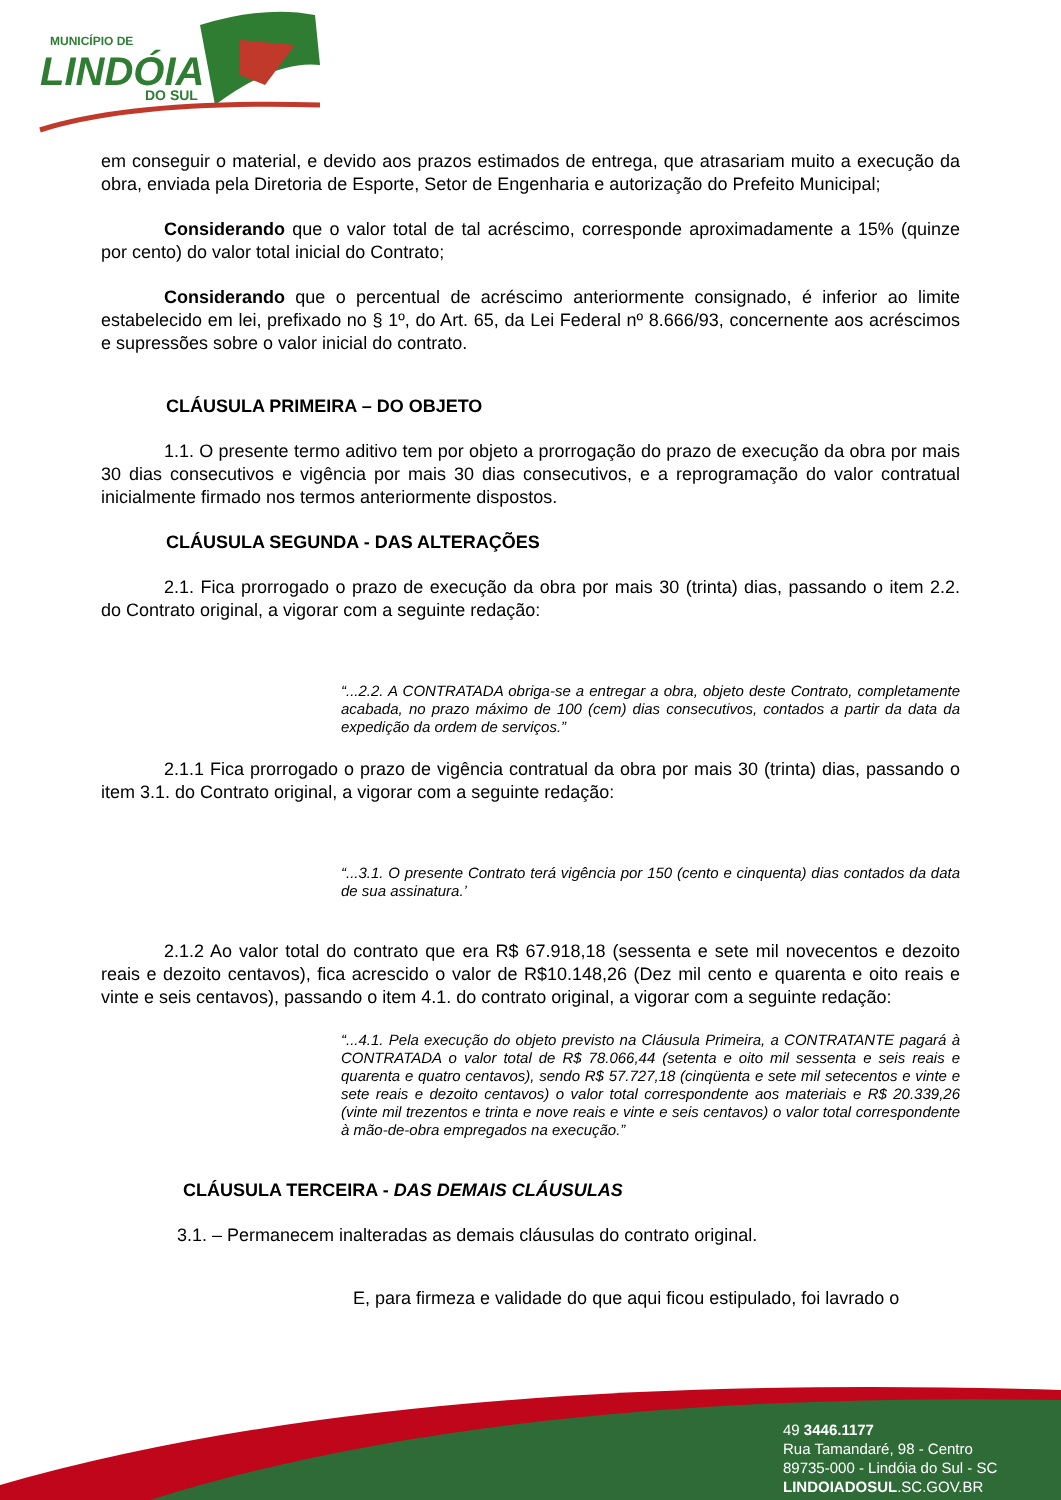MUNICÍPIO DE
LINDÓIA
DO SUL
em conseguir o material, e devido aos prazos estimados de entrega, que atrasariam muito a execução da obra, enviada pela Diretoria de Esporte, Setor de Engenharia e autorização do Prefeito Municipal;
Considerando que o valor total de tal acréscimo, corresponde aproximadamente a 15% (quinze por cento) do valor total inicial do Contrato;
Considerando que o percentual de acréscimo anteriormente consignado, é inferior ao limite estabelecido em lei, prefixado no § 1º, do Art. 65, da Lei Federal nº 8.666/93, concernente aos acréscimos e supressões sobre o valor inicial do contrato.
CLÁUSULA PRIMEIRA – DO OBJETO
1.1. O presente termo aditivo tem por objeto a prorrogação do prazo de execução da obra por mais 30 dias consecutivos e vigência por mais 30 dias consecutivos, e a reprogramação do valor contratual inicialmente firmado nos termos anteriormente dispostos.
CLÁUSULA SEGUNDA - DAS ALTERAÇÕES
2.1. Fica prorrogado o prazo de execução da obra por mais 30 (trinta) dias, passando o item 2.2. do Contrato original, a vigorar com a seguinte redação:
“...2.2. A CONTRATADA obriga-se a entregar a obra, objeto deste Contrato, completamente acabada, no prazo máximo de 100 (cem) dias consecutivos, contados a partir da data da expedição da ordem de serviços.”
2.1.1 Fica prorrogado o prazo de vigência contratual da obra por mais 30 (trinta) dias, passando o item 3.1. do Contrato original, a vigorar com a seguinte redação:
“...3.1. O presente Contrato terá vigência por 150 (cento e cinquenta) dias contados da data de sua assinatura.’
2.1.2 Ao valor total do contrato que era R$ 67.918,18 (sessenta e sete mil novecentos e dezoito reais e dezoito centavos), fica acrescido o valor de R$10.148,26 (Dez mil cento e quarenta e oito reais e vinte e seis centavos), passando o item 4.1. do contrato original, a vigorar com a seguinte redação:
“...4.1. Pela execução do objeto previsto na Cláusula Primeira, a CONTRATANTE pagará à CONTRATADA o valor total de R$ 78.066,44 (setenta e oito mil sessenta e seis reais e quarenta e quatro centavos), sendo R$ 57.727,18 (cinqüenta e sete mil setecentos e vinte e sete reais e dezoito centavos) o valor total correspondente aos materiais e R$ 20.339,26 (vinte mil trezentos e trinta e nove reais e vinte e seis centavos) o valor total correspondente à mão-de-obra empregados na execução.”
CLÁUSULA TERCEIRA - DAS DEMAIS CLÁUSULAS
3.1. – Permanecem inalteradas as demais cláusulas do contrato original.
E, para firmeza e validade do que aqui ficou estipulado, foi lavrado o
49 3446.1177
Rua Tamandaré, 98 - Centro
89735-000 - Lindóia do Sul - SC
LINDOIADOSUL.SC.GOV.BR